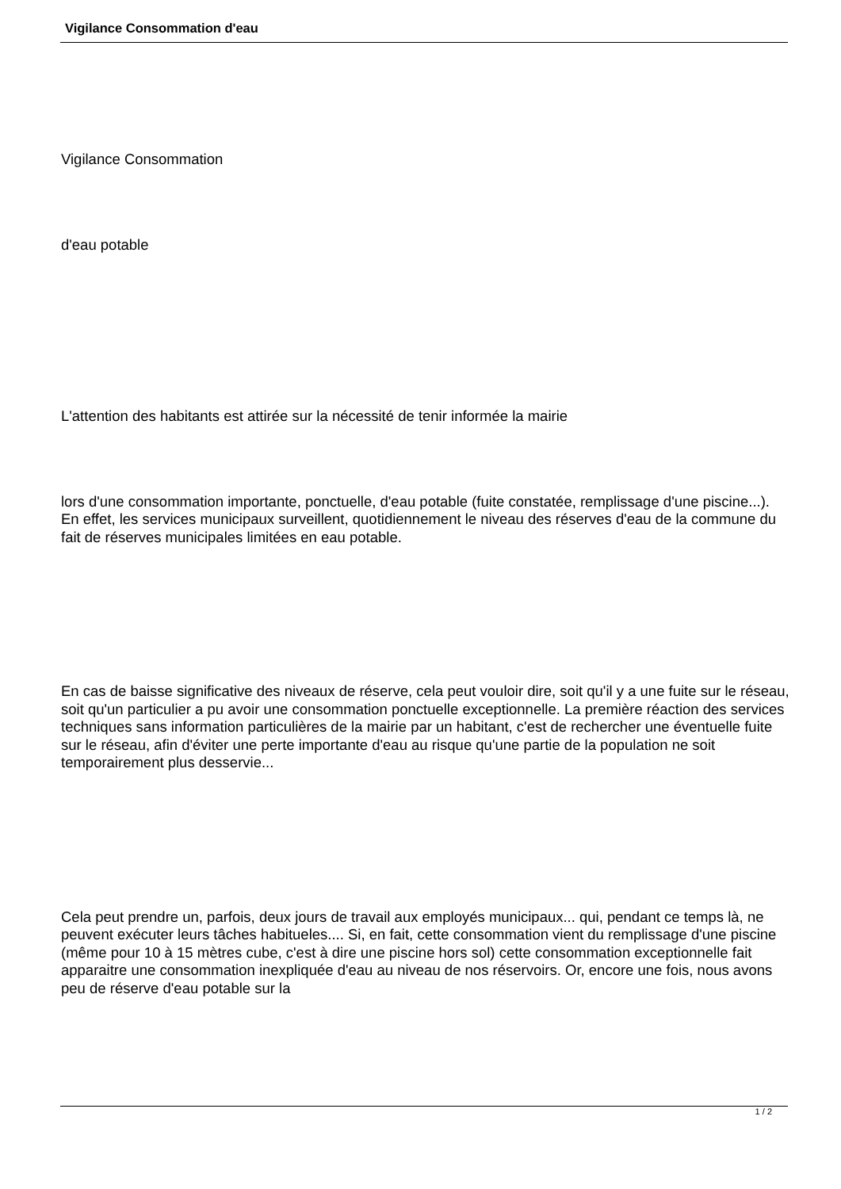Vigilance Consommation d'eau
Vigilance Consommation
d'eau potable
L'attention des habitants est attirée sur la nécessité de tenir informée la mairie
lors d'une consommation importante, ponctuelle, d'eau potable (fuite constatée, remplissage d'une piscine...). En effet, les services municipaux surveillent, quotidiennement le niveau des réserves d'eau de la commune du fait de réserves municipales limitées en eau potable.
En cas de baisse significative des niveaux de réserve, cela peut vouloir dire, soit qu'il y a une fuite sur le réseau, soit qu'un particulier a pu avoir une consommation ponctuelle exceptionnelle. La première réaction des services techniques sans information particulières de la mairie par un habitant, c'est de rechercher une éventuelle fuite sur le réseau, afin d'éviter une perte importante d'eau au risque qu'une partie de la population ne soit temporairement plus desservie...
Cela peut prendre un, parfois, deux jours de travail aux employés municipaux... qui, pendant ce temps là, ne peuvent exécuter leurs tâches habitueles.... Si, en fait, cette consommation vient du remplissage d'une piscine (même pour 10 à 15 mètres cube, c'est à dire une piscine hors sol) cette consommation exceptionnelle fait apparaitre une consommation inexpliquée d'eau au niveau de nos réservoirs. Or, encore une fois, nous avons peu de réserve d'eau potable sur la
1 / 2